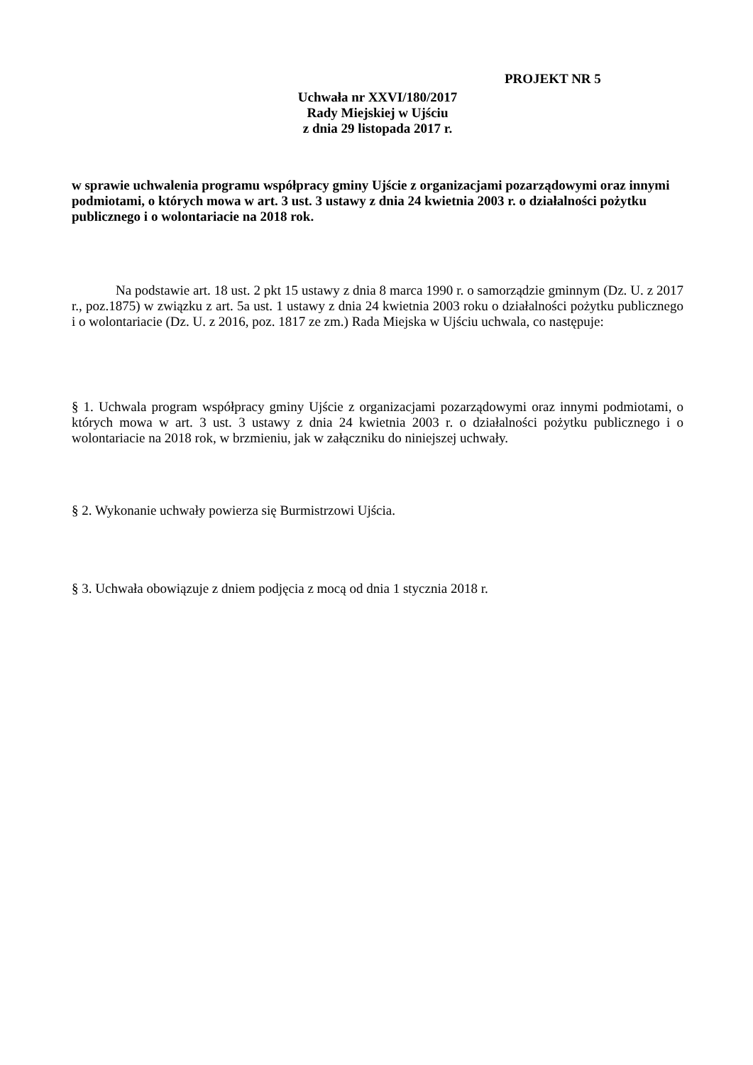PROJEKT NR 5
Uchwała nr XXVI/180/2017
Rady Miejskiej w Ujściu
z dnia 29 listopada 2017 r.
w sprawie uchwalenia programu współpracy gminy Ujście z organizacjami pozarządowymi oraz innymi podmiotami, o których mowa w art. 3 ust. 3 ustawy z dnia 24 kwietnia 2003 r. o działalności pożytku publicznego i o wolontariacie na 2018 rok.
Na podstawie art. 18 ust. 2 pkt 15 ustawy z dnia 8 marca 1990 r. o samorządzie gminnym (Dz. U. z 2017 r., poz.1875) w związku z art. 5a ust. 1 ustawy z dnia 24 kwietnia 2003 roku o działalności pożytku publicznego i o wolontariacie (Dz. U. z 2016, poz. 1817 ze zm.) Rada Miejska w Ujściu uchwala, co następuje:
§ 1. Uchwala program współpracy gminy Ujście z organizacjami pozarządowymi oraz innymi podmiotami, o których mowa w art. 3 ust. 3 ustawy z dnia 24 kwietnia 2003 r. o działalności pożytku publicznego i o wolontariacie na 2018 rok, w brzmieniu, jak w załączniku do niniejszej uchwały.
§ 2. Wykonanie uchwały powierza się Burmistrzowi Ujścia.
§ 3. Uchwała obowiązuje z dniem podjęcia z mocą od dnia 1 stycznia 2018 r.